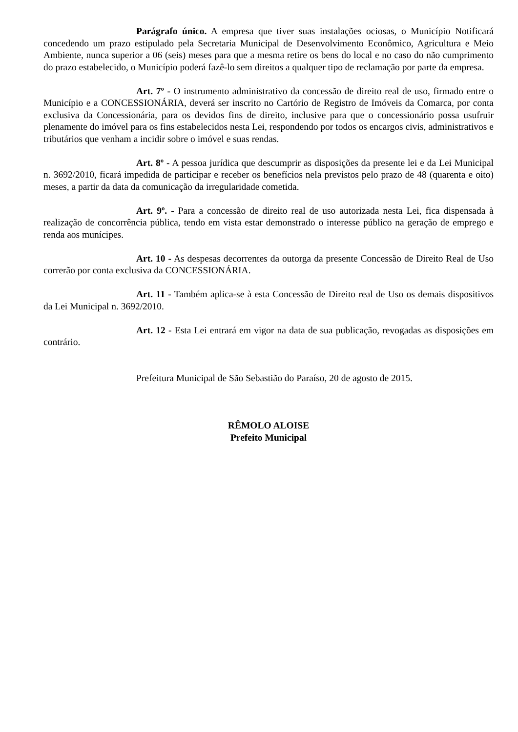Parágrafo único. A empresa que tiver suas instalações ociosas, o Município Notificará concedendo um prazo estipulado pela Secretaria Municipal de Desenvolvimento Econômico, Agricultura e Meio Ambiente, nunca superior a 06 (seis) meses para que a mesma retire os bens do local e no caso do não cumprimento do prazo estabelecido, o Município poderá fazê-lo sem direitos a qualquer tipo de reclamação por parte da empresa.
Art. 7º - O instrumento administrativo da concessão de direito real de uso, firmado entre o Município e a CONCESSIONÁRIA, deverá ser inscrito no Cartório de Registro de Imóveis da Comarca, por conta exclusiva da Concessionária, para os devidos fins de direito, inclusive para que o concessionário possa usufruir plenamente do imóvel para os fins estabelecidos nesta Lei, respondendo por todos os encargos civis, administrativos e tributários que venham a incidir sobre o imóvel e suas rendas.
Art. 8º - A pessoa jurídica que descumprir as disposições da presente lei e da Lei Municipal n. 3692/2010, ficará impedida de participar e receber os benefícios nela previstos pelo prazo de 48 (quarenta e oito) meses, a partir da data da comunicação da irregularidade cometida.
Art. 9º. - Para a concessão de direito real de uso autorizada nesta Lei, fica dispensada à realização de concorrência pública, tendo em vista estar demonstrado o interesse público na geração de emprego e renda aos munícipes.
Art. 10 - As despesas decorrentes da outorga da presente Concessão de Direito Real de Uso correrão por conta exclusiva da CONCESSIONÁRIA.
Art. 11 - Também aplica-se à esta Concessão de Direito real de Uso os demais dispositivos da Lei Municipal n. 3692/2010.
Art. 12 - Esta Lei entrará em vigor na data de sua publicação, revogadas as disposições em contrário.
Prefeitura Municipal de São Sebastião do Paraíso, 20 de agosto de 2015.
RÊMOLO ALOISE
Prefeito Municipal